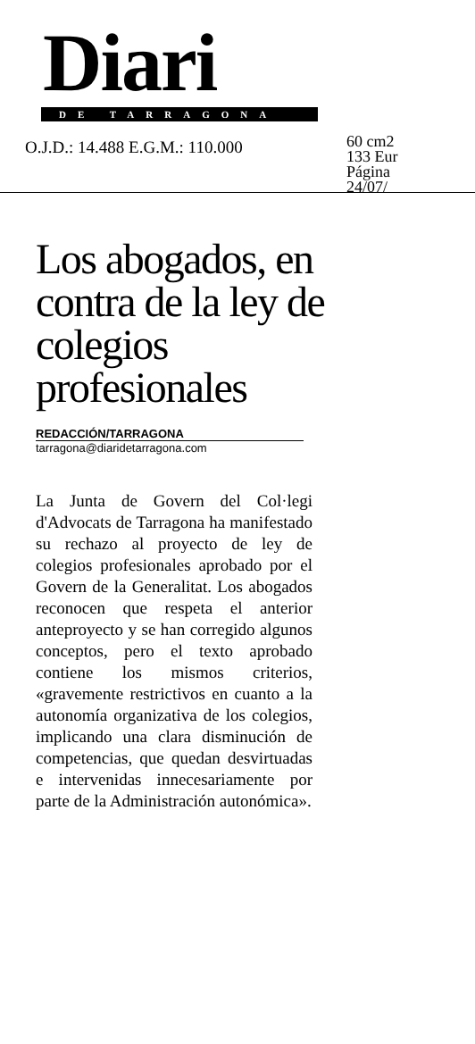Diari
DE TARRAGONA
O.J.D.: 14.488 E.G.M.: 110.000
60 cm2
133 Eur
Página
24/07/
Los abogados, en contra de la ley de colegios profesionales
REDACCIÓN/TARRAGONA
tarragona@diaridetarragona.com
La Junta de Govern del Col·legi d'Advocats de Tarragona ha manifestado su rechazo al proyecto de ley de colegios profesionales aprobado por el Govern de la Generalitat. Los abogados reconocen que respeta el anterior anteproyecto y se han corregido algunos conceptos, pero el texto aprobado contiene los mismos criterios, «gravemente restrictivos en cuanto a la autonomía organizativa de los colegios, implicando una clara disminución de competencias, que quedan desvirtuadas e intervenidas innecesariamente por parte de la Administración autonómica».